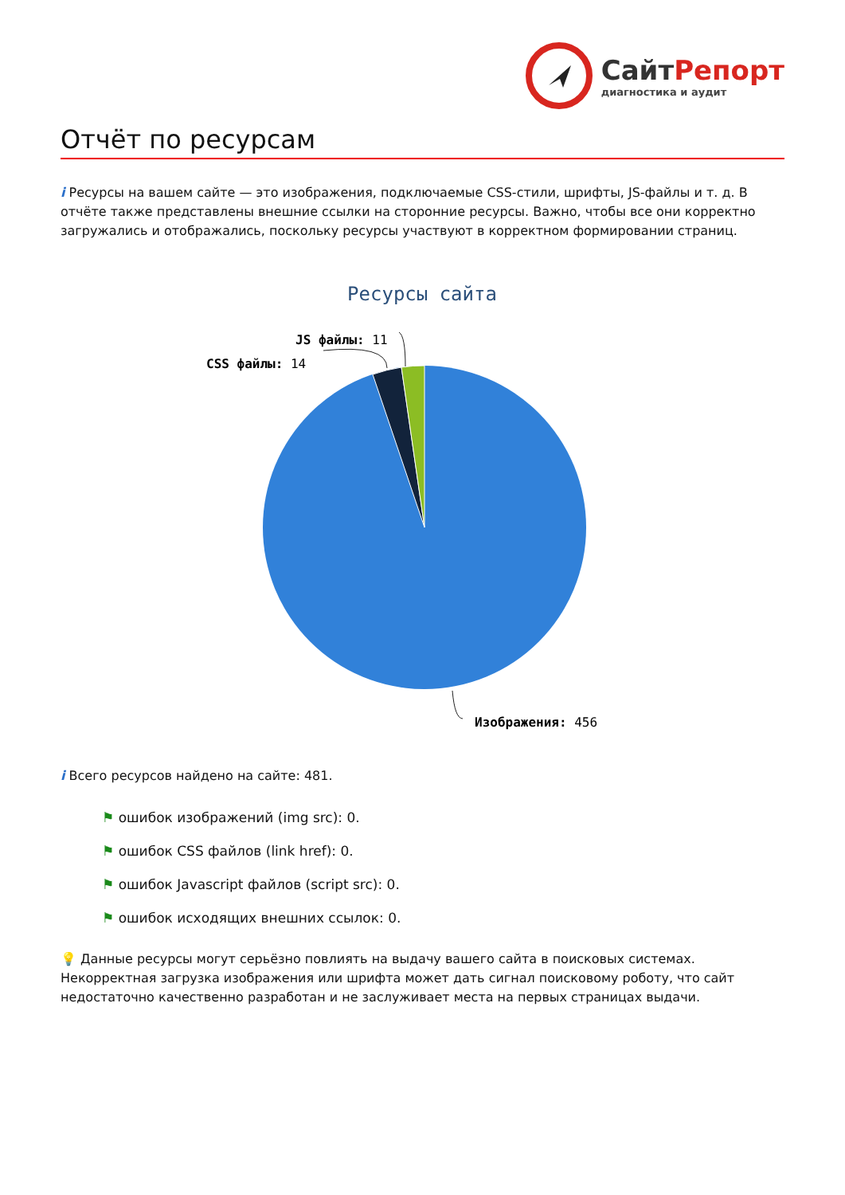СайтРепорт
диагностика и аудит
Отчёт по ресурсам
i Ресурсы на вашем сайте — это изображения, подключаемые CSS-стили, шрифты, JS-файлы и т. д. В отчёте также представлены внешние ссылки на сторонние ресурсы. Важно, чтобы все они корректно загружались и отображались, поскольку ресурсы участвуют в корректном формировании страниц.
Ресурсы сайта
JS файлы: 11
CSS файлы: 14
Изображения: 456
i Всего ресурсов найдено на сайте: 481.
⚑ ошибок изображений (img src): 0.
⚑ ошибок CSS файлов (link href): 0.
⚑ ошибок Javascript файлов (script src): 0.
⚑ ошибок исходящих внешних ссылок: 0.
💡 Данные ресурсы могут серьёзно повлиять на выдачу вашего сайта в поисковых системах. Некорректная загрузка изображения или шрифта может дать сигнал поисковому роботу, что сайт недостаточно качественно разработан и не заслуживает места на первых страницах выдачи.